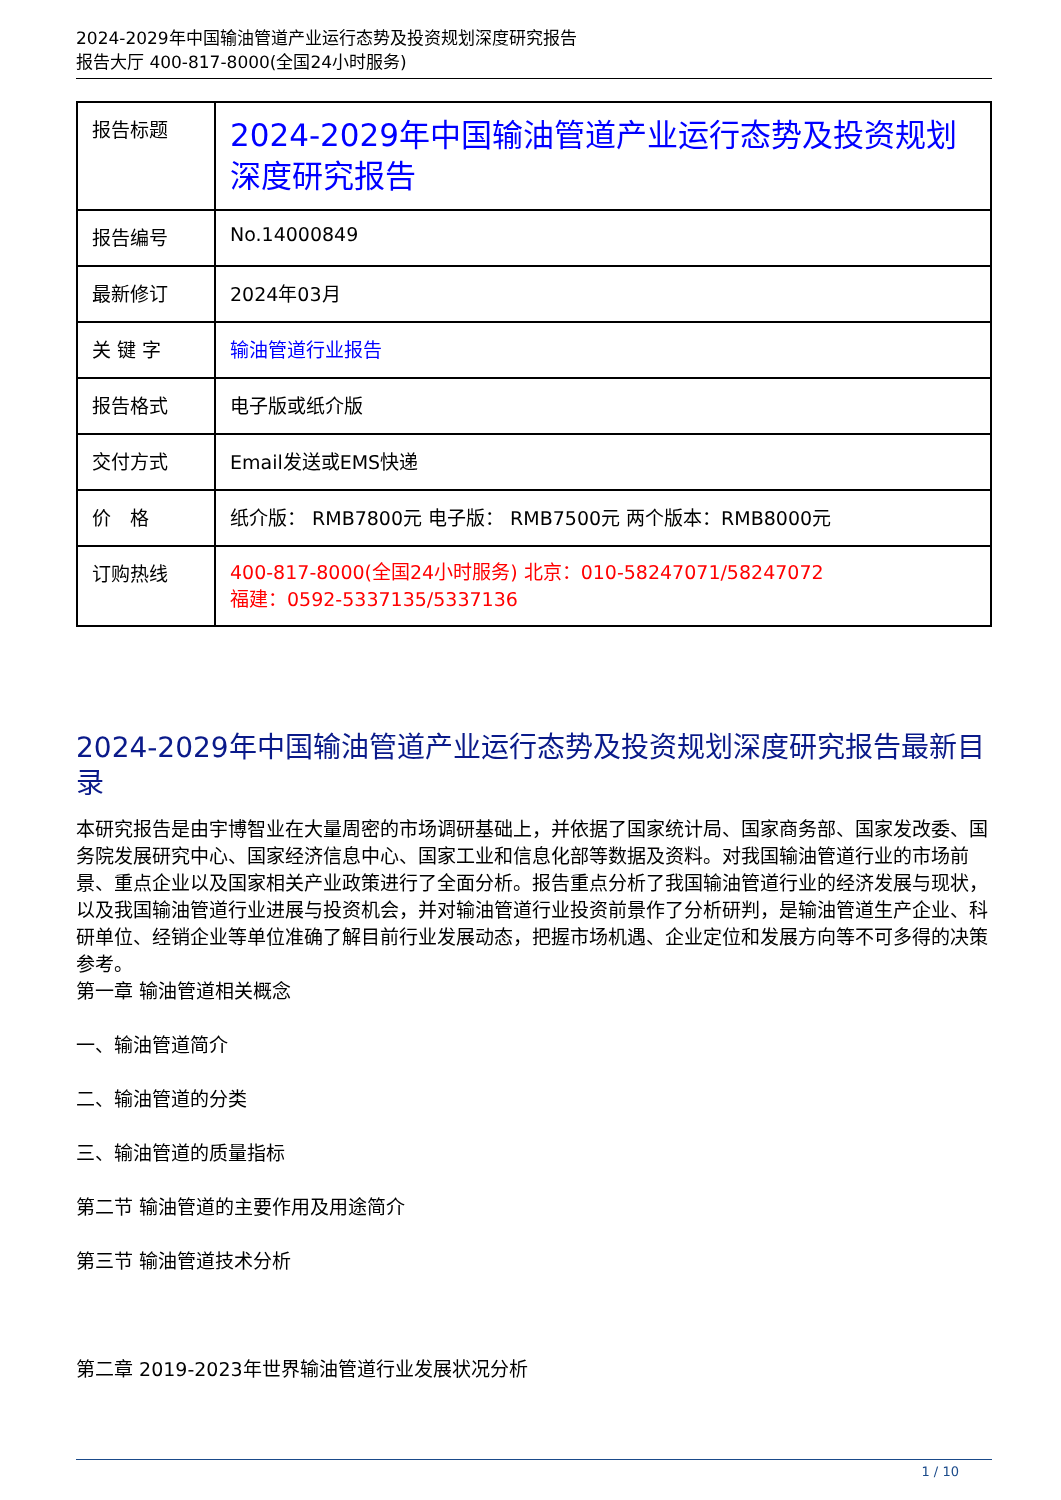2024-2029年中国输油管道产业运行态势及投资规划深度研究报告
报告大厅 400-817-8000(全国24小时服务)
| 报告标题 | 2024-2029年中国输油管道产业运行态势及投资规划深度研究报告 |
| 报告编号 | No.14000849 |
| 最新修订 | 2024年03月 |
| 关 键 字 | 输油管道行业报告 |
| 报告格式 | 电子版或纸介版 |
| 交付方式 | Email发送或EMS快递 |
| 价 格 | 纸介版： RMB7800元 电子版： RMB7500元 两个版本：RMB8000元 |
| 订购热线 | 400-817-8000(全国24小时服务) 北京：010-58247071/58247072 福建：0592-5337135/5337136 |
2024-2029年中国输油管道产业运行态势及投资规划深度研究报告最新目录
本研究报告是由宇博智业在大量周密的市场调研基础上，并依据了国家统计局、国家商务部、国家发改委、国务院发展研究中心、国家经济信息中心、国家工业和信息化部等数据及资料。对我国输油管道行业的市场前景、重点企业以及国家相关产业政策进行了全面分析。报告重点分析了我国输油管道行业的经济发展与现状，以及我国输油管道行业进展与投资机会，并对输油管道行业投资前景作了分析研判，是输油管道生产企业、科研单位、经销企业等单位准确了解目前行业发展动态，把握市场机遇、企业定位和发展方向等不可多得的决策参考。
第一章 输油管道相关概念
一、输油管道简介
二、输油管道的分类
三、输油管道的质量指标
第二节 输油管道的主要作用及用途简介
第三节 输油管道技术分析
第二章 2019-2023年世界输油管道行业发展状况分析
1 / 10